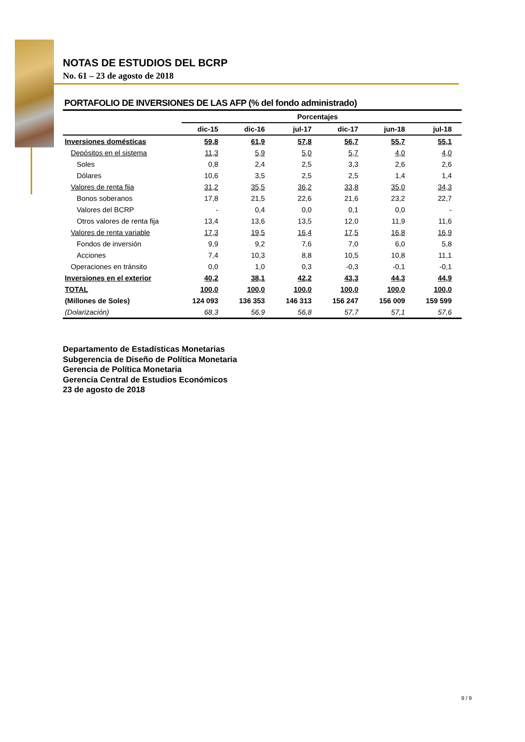NOTAS DE ESTUDIOS DEL BCRP
No. 61 – 23 de agosto de 2018
PORTAFOLIO DE INVERSIONES DE LAS AFP (% del fondo administrado)
| | Porcentajes | | | | | |
| --- | --- | --- | --- | --- | --- | --- |
| | dic-15 | dic-16 | jul-17 | dic-17 | jun-18 | jul-18 |
| Inversiones domésticas | 59,8 | 61,9 | 57,8 | 56,7 | 55,7 | 55,1 |
| Depósitos en el sistema | 11,3 | 5,9 | 5,0 | 5,7 | 4,0 | 4,0 |
| Soles | 0,8 | 2,4 | 2,5 | 3,3 | 2,6 | 2,6 |
| Dólares | 10,6 | 3,5 | 2,5 | 2,5 | 1,4 | 1,4 |
| Valores de renta fija | 31,2 | 35,5 | 36,2 | 33,8 | 35,0 | 34,3 |
| Bonos soberanos | 17,8 | 21,5 | 22,6 | 21,6 | 23,2 | 22,7 |
| Valores del BCRP | - | 0,4 | 0,0 | 0,1 | 0,0 | - |
| Otros valores de renta fija | 13,4 | 13,6 | 13,5 | 12,0 | 11,9 | 11,6 |
| Valores de renta variable | 17,3 | 19,5 | 16,4 | 17,5 | 16,8 | 16,9 |
| Fondos de inversión | 9,9 | 9,2 | 7,6 | 7,0 | 6,0 | 5,8 |
| Acciones | 7,4 | 10,3 | 8,8 | 10,5 | 10,8 | 11,1 |
| Operaciones en tránsito | 0,0 | 1,0 | 0,3 | -0,3 | -0,1 | -0,1 |
| Inversiones en el exterior | 40,2 | 38,1 | 42,2 | 43,3 | 44,3 | 44,9 |
| TOTAL | 100,0 | 100,0 | 100,0 | 100,0 | 100,0 | 100,0 |
| (Millones de Soles) | 124 093 | 136 353 | 146 313 | 156 247 | 156 009 | 159 599 |
| (Dolarización) | 68,3 | 56,9 | 56,8 | 57,7 | 57,1 | 57,6 |
Departamento de Estadísticas Monetarias
Subgerencia de Diseño de Política Monetaria
Gerencia de Política Monetaria
Gerencia Central de Estudios Económicos
23 de agosto de 2018
9 / 9